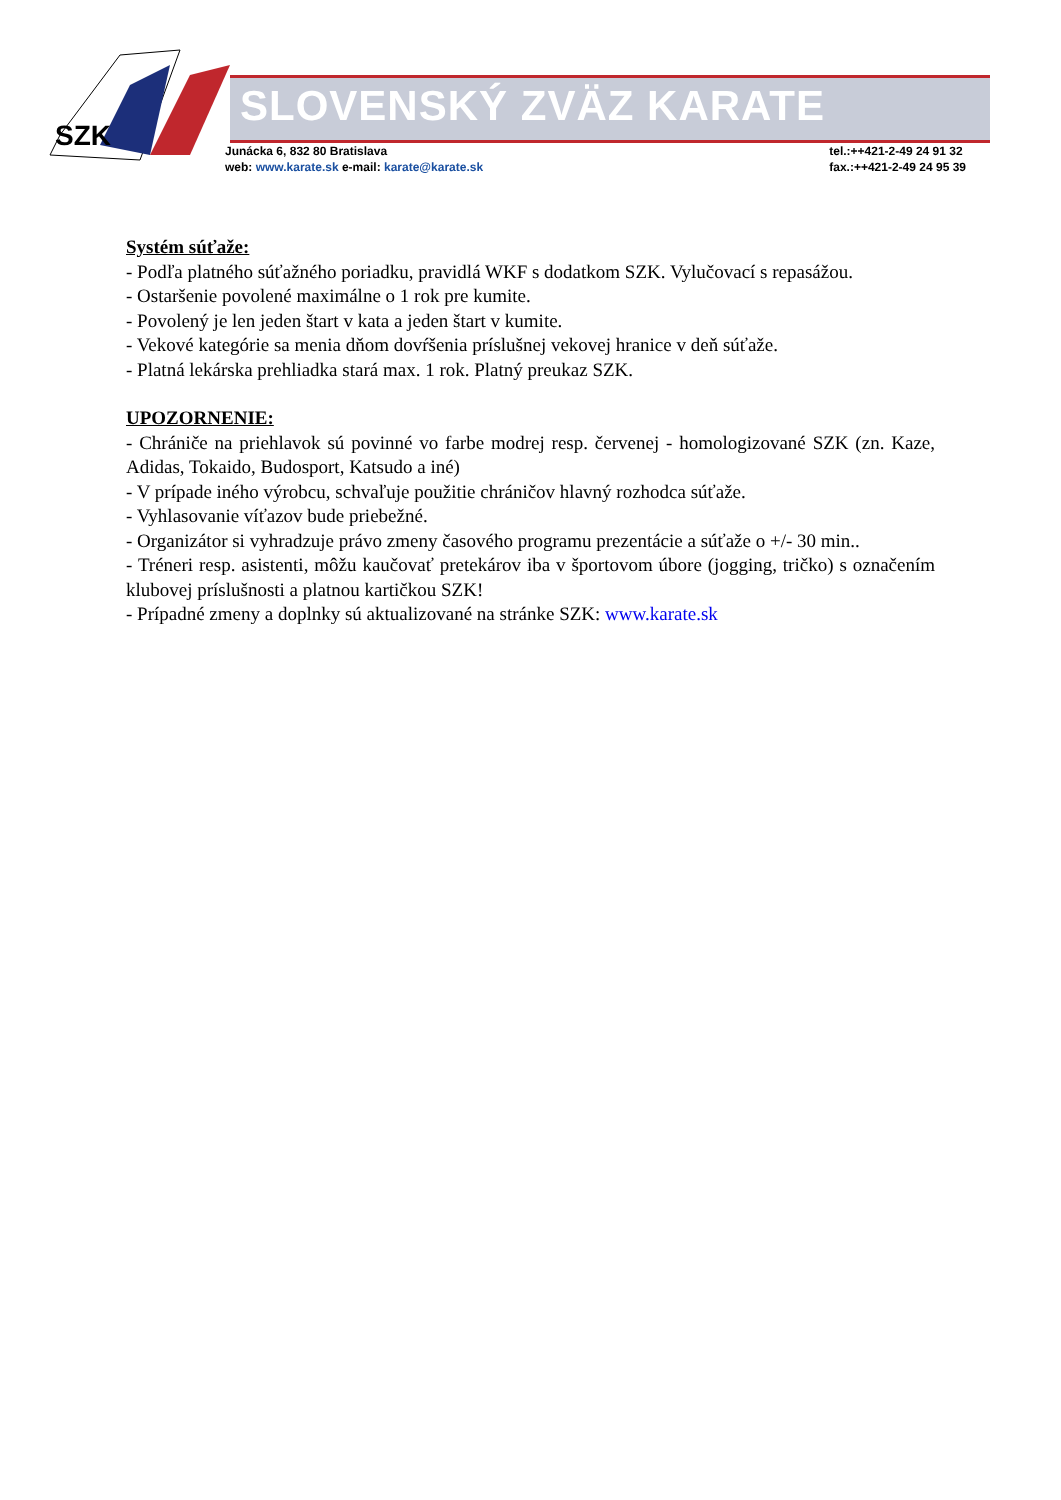SZK
SLOVENSKÝ ZVÄZ KARATE
Junácka 6, 832 80 Bratislava
web: www.karate.sk e-mail: karate@karate.sk
tel.:++421-2-49 24 91 32
fax.:++421-2-49 24 95 39
Systém súťaže:
- Podľa platného súťažného poriadku, pravidlá WKF s dodatkom SZK. Vylučovací s repasážou.
- Ostaršenie povolené maximálne o 1 rok pre kumite.
- Povolený je len jeden štart v kata a jeden štart v kumite.
- Vekové kategórie sa menia dňom dovŕšenia príslušnej vekovej hranice v deň súťaže.
- Platná lekárska prehliadka stará max. 1 rok. Platný preukaz SZK.
UPOZORNENIE:
- Chrániče na priehlavok sú povinné vo farbe modrej resp. červenej - homologizované SZK (zn. Kaze, Adidas, Tokaido, Budosport, Katsudo a iné)
- V prípade iného výrobcu, schvaľuje použitie chráničov hlavný rozhodca súťaže.
- Vyhlasovanie víťazov bude priebežné.
- Organizátor si vyhradzuje právo zmeny časového programu prezentácie a súťaže o +/- 30 min..
- Tréneri resp. asistenti, môžu kaučovať pretekárov iba v športovom úbore (jogging, tričko) s označením klubovej príslušnosti a platnou kartičkou SZK!
- Prípadné zmeny a doplnky sú aktualizované na stránke SZK: www.karate.sk